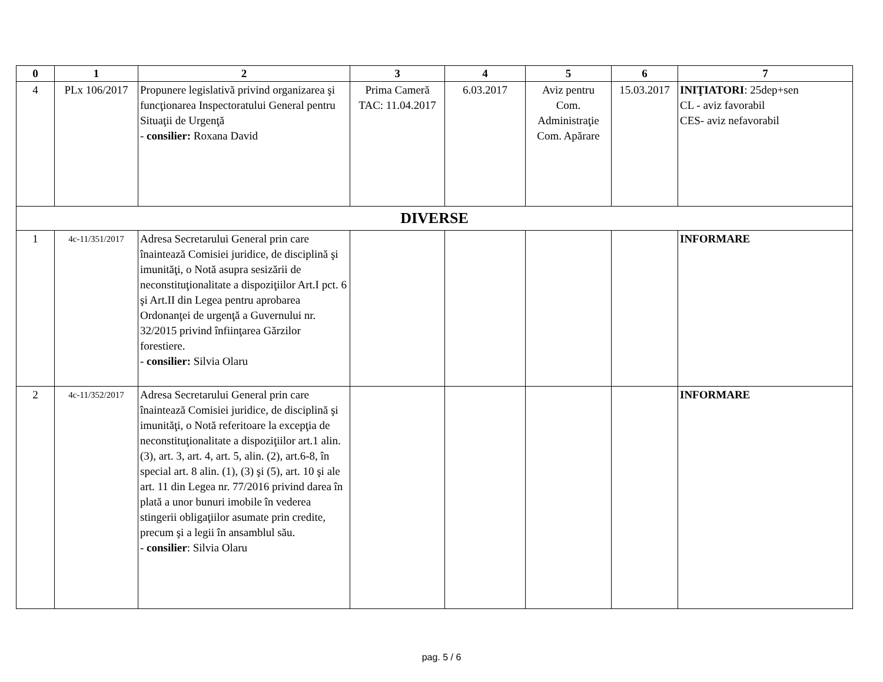| 0 | 1 | 2 | 3 | 4 | 5 | 6 | 7 |
| --- | --- | --- | --- | --- | --- | --- | --- |
| 4 | PLx 106/2017 | Propunere legislativă privind organizarea şi funcţionarea Inspectoratului General pentru Situaţii de Urgenţă - consilier: Roxana David | Prima Cameră TAC: 11.04.2017 | 6.03.2017 | Aviz pentru Com. Administraţie Com. Apărare | 15.03.2017 | INIŢIATORI : 25dep+sen CL - aviz favorabil CES- aviz nefavorabil |
| DIVERSE | | | | | | | |
| 1 | 4c-11/351/2017 | Adresa Secretarului General prin care înaintează Comisiei juridice, de disciplină şi imunităţi, o Notă asupra sesizării de neconstituţionalitate a dispoziţiilor Art.I pct. 6 şi Art.II din Legea pentru aprobarea Ordonanţei de urgenţă a Guvernului nr. 32/2015 privind înfiinţarea Gărzilor forestiere. - consilier: Silvia Olaru | | | | | INFORMARE |
| 2 | 4c-11/352/2017 | Adresa Secretarului General prin care înaintează Comisiei juridice, de disciplină şi imunităţi, o Notă referitoare la excepţia de neconstituţionalitate a dispoziţiilor art.1 alin. (3), art. 3, art. 4, art. 5, alin. (2), art.6-8, în special art. 8 alin. (1), (3) şi (5), art. 10 şi ale art. 11 din Legea nr. 77/2016 privind darea în plată a unor bunuri imobile în vederea stingerii obligaţiilor asumate prin credite, precum şi a legii în ansamblul său. - consilier : Silvia Olaru | | | | | INFORMARE |
pag. 5 / 6